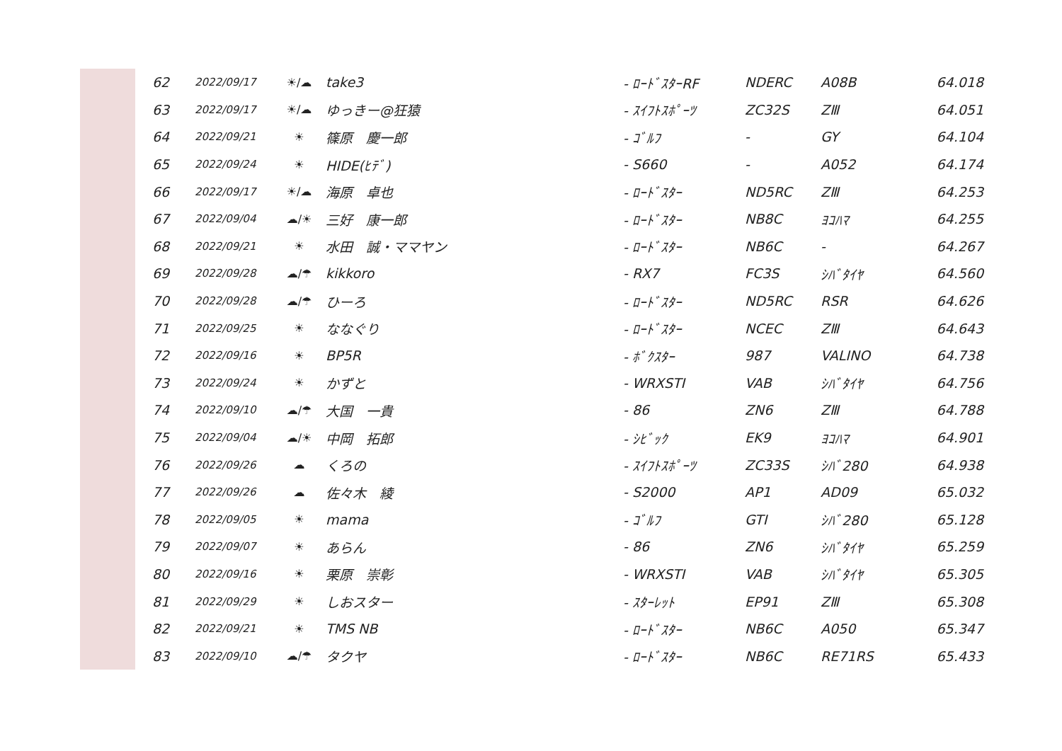| 62 | 2022/09/17 | ☀/☁ | take3 | - ﾛｰﾄﾞｽﾀｰRF | NDERC | A08B | 64.018 |
| 63 | 2022/09/17 | ☀/☁ | ゆっきー@狂猿 | - ｽｲﾌﾄｽﾎﾟｰﾂ | ZC32S | ZⅢ | 64.051 |
| 64 | 2022/09/21 | ☀ | 篠原 慶一郎 | - ｺﾞﾙﾌ | - | GY | 64.104 |
| 65 | 2022/09/24 | ☀ | HIDE(ﾋﾃﾞ) | - S660 | - | A052 | 64.174 |
| 66 | 2022/09/17 | ☀/☁ | 海原 卓也 | - ﾛｰﾄﾞｽﾀｰ | ND5RC | ZⅢ | 64.253 |
| 67 | 2022/09/04 | ☁/☀ | 三好 康一郎 | - ﾛｰﾄﾞｽﾀｰ | NB8C | ﾖｺﾊﾏ | 64.255 |
| 68 | 2022/09/21 | ☀ | 水田 誠・ママヤン | - ﾛｰﾄﾞｽﾀｰ | NB6C | - | 64.267 |
| 69 | 2022/09/28 | ☁/☂ | kikkoro | - RX7 | FC3S | ｼﾊﾞﾀｲﾔ | 64.560 |
| 70 | 2022/09/28 | ☁/☂ | ひーろ | - ﾛｰﾄﾞｽﾀｰ | ND5RC | RSR | 64.626 |
| 71 | 2022/09/25 | ☀ | ななぐり | - ﾛｰﾄﾞｽﾀｰ | NCEC | ZⅢ | 64.643 |
| 72 | 2022/09/16 | ☀ | BP5R | - ﾎﾞｸｽﾀｰ | 987 | VALINO | 64.738 |
| 73 | 2022/09/24 | ☀ | かずと | - WRXSTI | VAB | ｼﾊﾞﾀｲﾔ | 64.756 |
| 74 | 2022/09/10 | ☁/☂ | 大国 一貴 | - 86 | ZN6 | ZⅢ | 64.788 |
| 75 | 2022/09/04 | ☁/☀ | 中岡 拓郎 | - ｼﾋﾞｯｸ | EK9 | ﾖｺﾊﾏ | 64.901 |
| 76 | 2022/09/26 | ☁ | くろの | - ｽｲﾌﾄｽﾎﾟｰﾂ | ZC33S | ｼﾊﾞ280 | 64.938 |
| 77 | 2022/09/26 | ☁ | 佐々木 綾 | - S2000 | AP1 | AD09 | 65.032 |
| 78 | 2022/09/05 | ☀ | mama | - ｺﾞﾙﾌ | GTI | ｼﾊﾞ280 | 65.128 |
| 79 | 2022/09/07 | ☀ | あらん | - 86 | ZN6 | ｼﾊﾞﾀｲﾔ | 65.259 |
| 80 | 2022/09/16 | ☀ | 栗原 崇彰 | - WRXSTI | VAB | ｼﾊﾞﾀｲﾔ | 65.305 |
| 81 | 2022/09/29 | ☀ | しおスター | - ｽﾀｰﾚｯﾄ | EP91 | ZⅢ | 65.308 |
| 82 | 2022/09/21 | ☀ | TMS NB | - ﾛｰﾄﾞｽﾀｰ | NB6C | A050 | 65.347 |
| 83 | 2022/09/10 | ☁/☂ | タクヤ | - ﾛｰﾄﾞｽﾀｰ | NB6C | RE71RS | 65.433 |